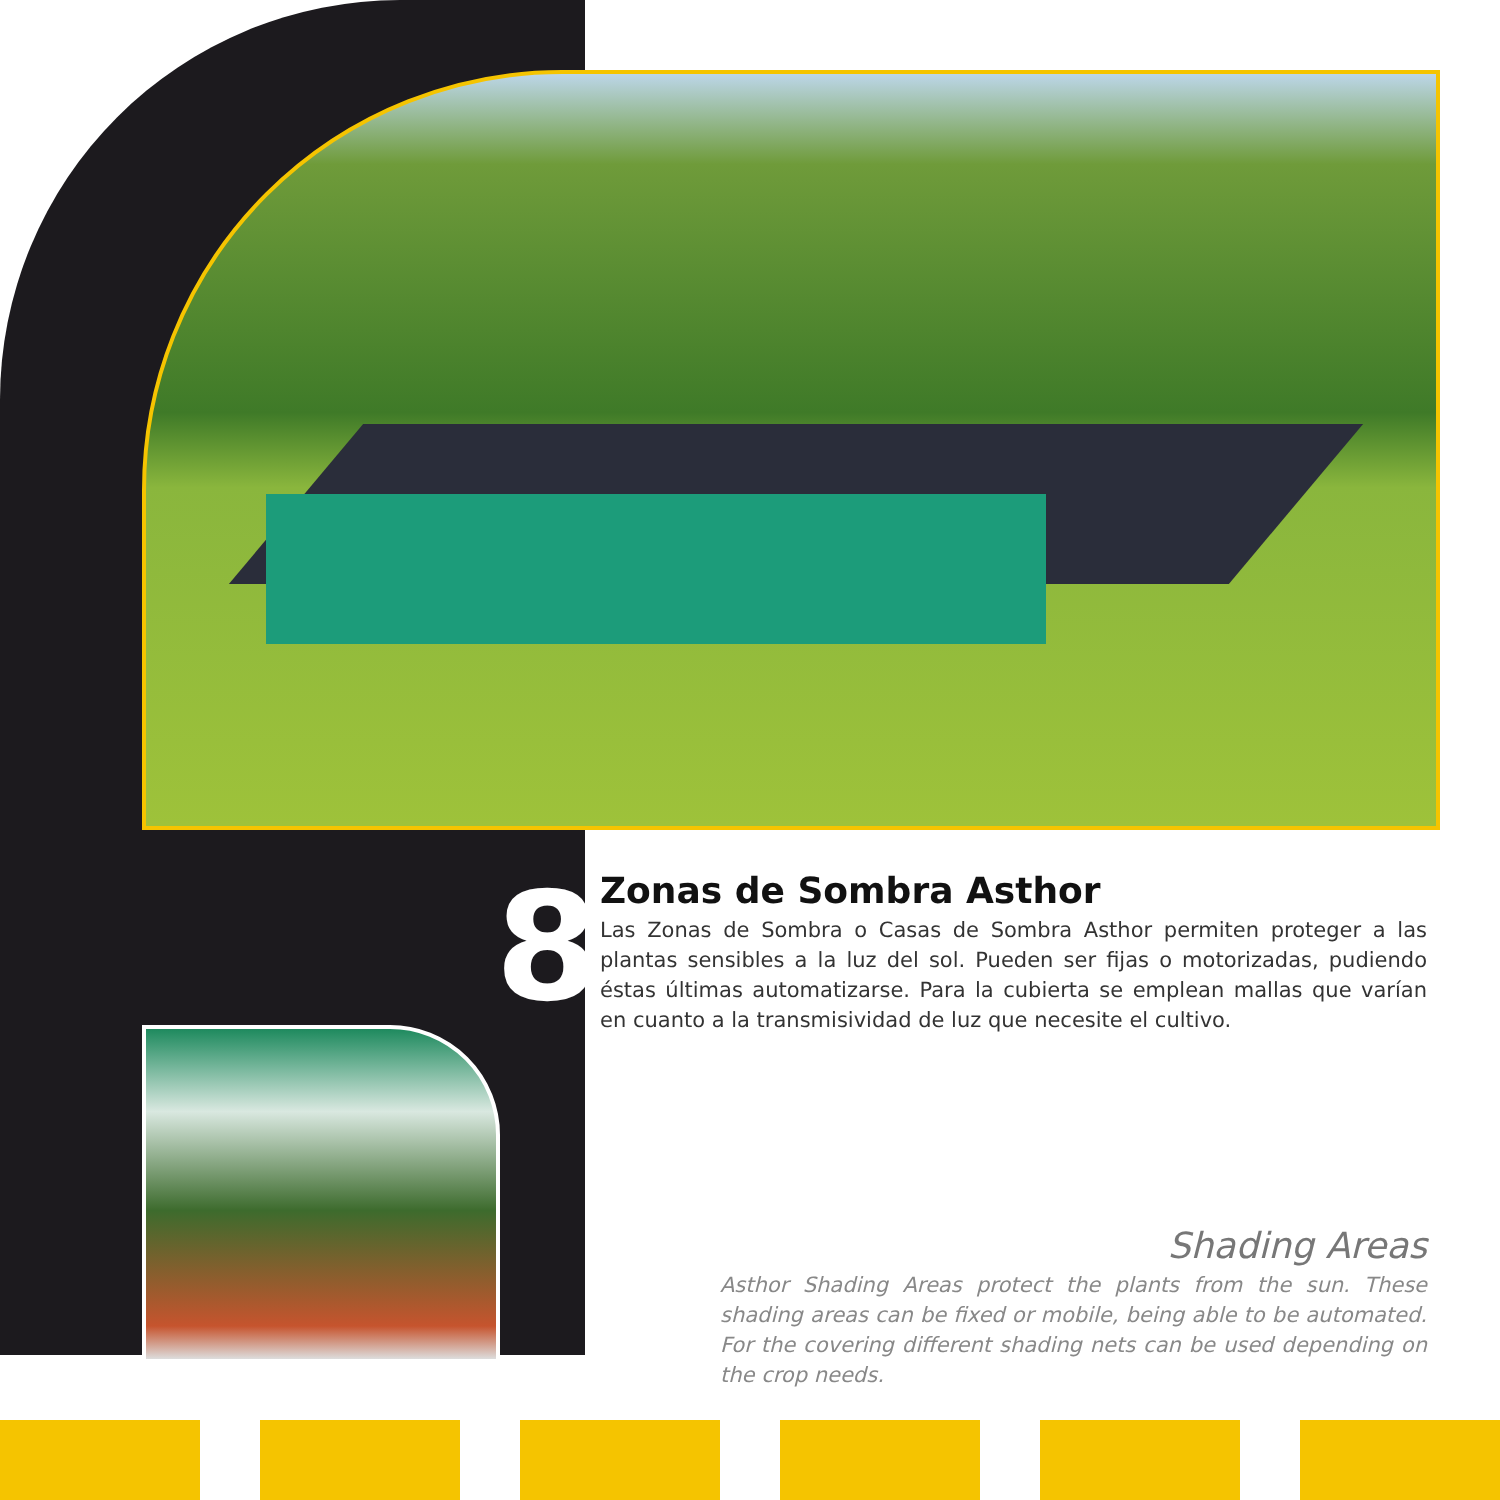8
Zonas de Sombra Asthor
Las Zonas de Sombra o Casas de Sombra Asthor permiten proteger a las plantas sensibles a la luz del sol. Pueden ser fijas o motorizadas, pudiendo éstas últimas automatizarse. Para la cubierta se emplean mallas que varían en cuanto a la transmisividad de luz que necesite el cultivo.
Shading Areas
Asthor Shading Areas protect the plants from the sun. These shading areas can be fixed or mobile, being able to be automated. For the covering different shading nets can be used depending on the crop needs.